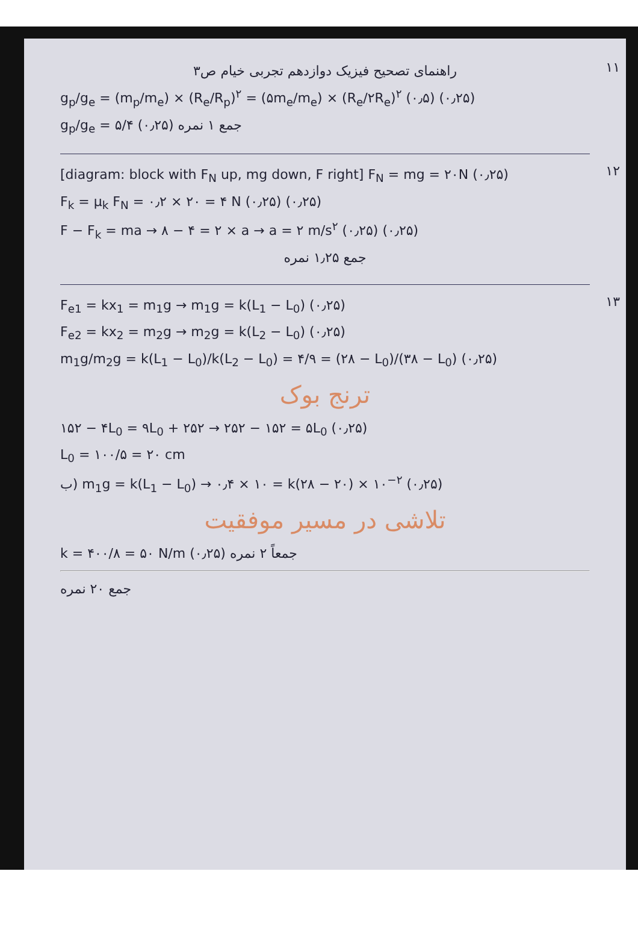۱۱
راهنمای تصحیح فیزیک دوازدهم تجربی خیام ص۳
g<sub>p</sub>/g<sub>e</sub> = (m<sub>p</sub>/m<sub>e</sub>) × (R<sub>e</sub>/R<sub>p</sub>)<sup>۲</sup> = (۵m<sub>e</sub>/m<sub>e</sub>) × (R<sub>e</sub>/۲R<sub>e</sub>)<sup>۲</sup> (۰٫۵) (۰٫۲۵)
g<sub>p</sub>/g<sub>e</sub> = ۵/۴ (۰٫۲۵) جمع ۱ نمره
۱۲
[diagram: block with F<sub>N</sub> up, mg down, F right] F<sub>N</sub> = mg = ۲۰N (۰٫۲۵)
F<sub>k</sub> = μ<sub>k</sub> F<sub>N</sub> = ۰٫۲ × ۲۰ = ۴ N (۰٫۲۵) (۰٫۲۵)
F − F<sub>k</sub> = ma → ۸ − ۴ = ۲ × a → a = ۲ m/s<sup>۲</sup> (۰٫۲۵) (۰٫۲۵)
جمع ۱٫۲۵ نمره
۱۳
F<sub>e1</sub> = kx<sub>1</sub> = m<sub>1</sub>g → m<sub>1</sub>g = k(L<sub>1</sub> − L<sub>0</sub>) (۰٫۲۵)
F<sub>e2</sub> = kx<sub>2</sub> = m<sub>2</sub>g → m<sub>2</sub>g = k(L<sub>2</sub> − L<sub>0</sub>) (۰٫۲۵)
m<sub>1</sub>g/m<sub>2</sub>g = k(L<sub>1</sub> − L<sub>0</sub>)/k(L<sub>2</sub> − L<sub>0</sub>) = ۴/۹ = (۲۸ − L<sub>0</sub>)/(۳۸ − L<sub>0</sub>) (۰٫۲۵)
ترنج بوک
۱۵۲ − ۴L<sub>0</sub> = ۹L<sub>0</sub> + ۲۵۲ → ۲۵۲ − ۱۵۲ = ۵L<sub>0</sub> (۰٫۲۵)
L<sub>0</sub> = ۱۰۰/۵ = ۲۰ cm
ب) m<sub>1</sub>g = k(L<sub>1</sub> − L<sub>0</sub>) → ۰٫۴ × ۱۰ = k(۲۸ − ۲۰) × ۱۰<sup>−۲</sup> (۰٫۲۵)
تلاشی در مسیر موفقیت
k = ۴۰۰/۸ = ۵۰ N/m (۰٫۲۵) جمعاً ۲ نمره
جمع ۲۰ نمره